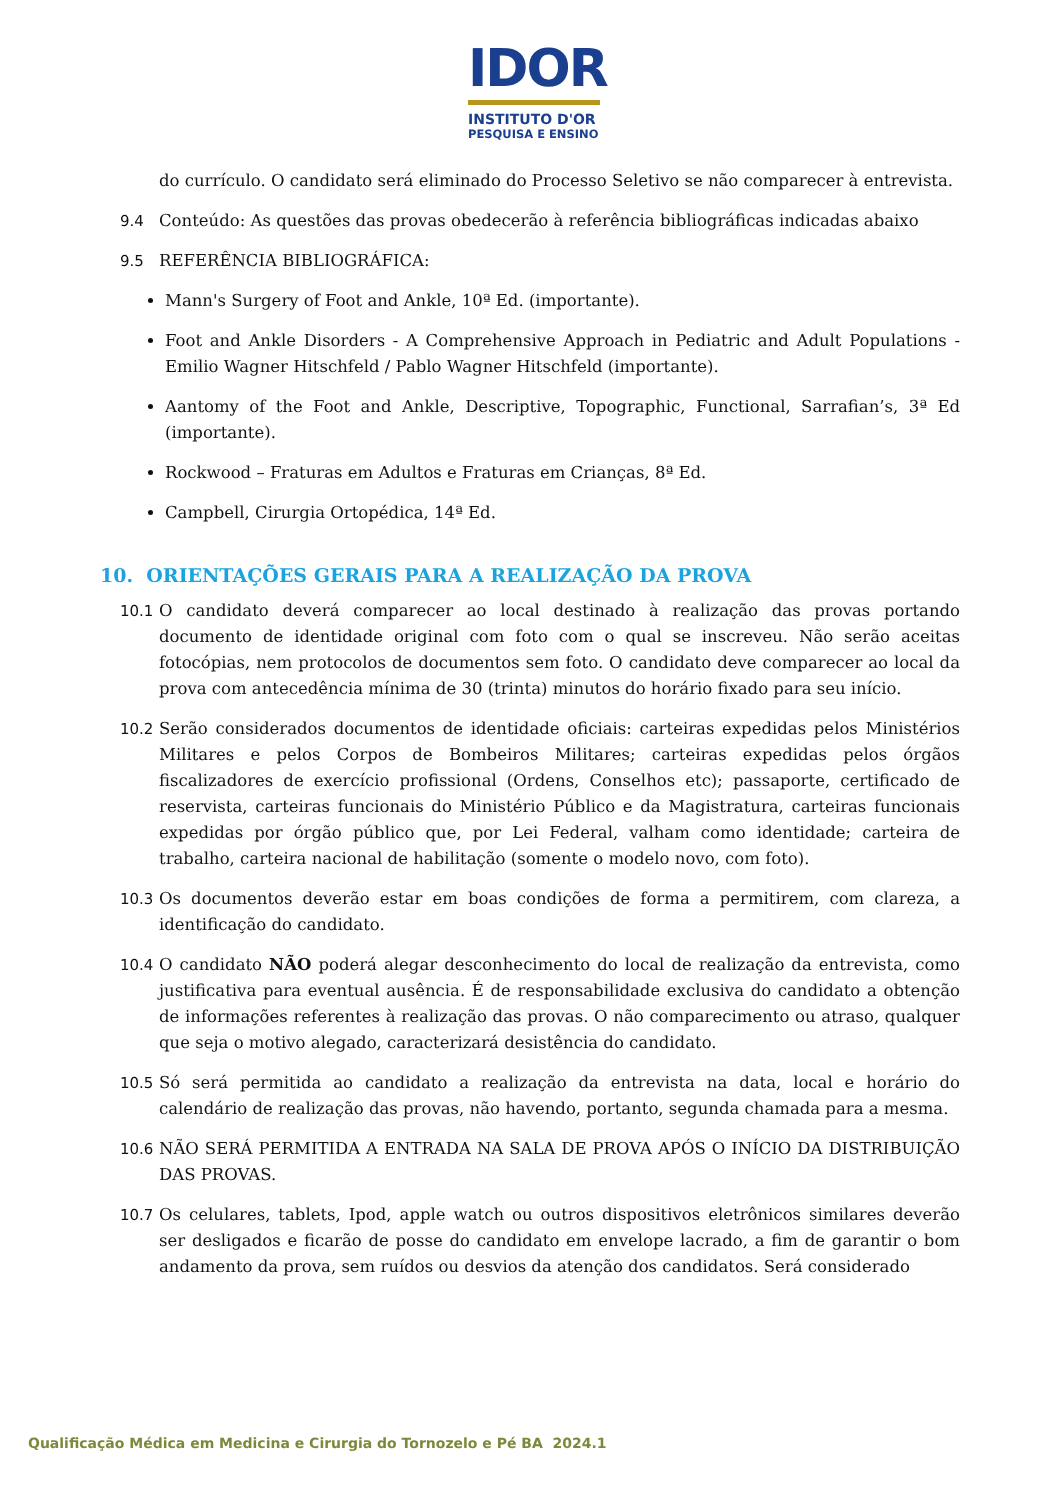IDOR
INSTITUTO D'OR
PESQUISA E ENSINO
do currículo. O candidato será eliminado do Processo Seletivo se não comparecer à entrevista.
9.4 Conteúdo: As questões das provas obedecerão à referência bibliográficas indicadas abaixo
9.5 REFERÊNCIA BIBLIOGRÁFICA:
Mann's Surgery of Foot and Ankle, 10ª Ed. (importante).
Foot and Ankle Disorders - A Comprehensive Approach in Pediatric and Adult Populations - Emilio Wagner Hitschfeld / Pablo Wagner Hitschfeld (importante).
Aantomy of the Foot and Ankle, Descriptive, Topographic, Functional, Sarrafian’s, 3ª Ed (importante).
Rockwood – Fraturas em Adultos e Fraturas em Crianças, 8ª Ed.
Campbell, Cirurgia Ortopédica, 14ª Ed.
10. ORIENTAÇÕES GERAIS PARA A REALIZAÇÃO DA PROVA
10.1 O candidato deverá comparecer ao local destinado à realização das provas portando documento de identidade original com foto com o qual se inscreveu. Não serão aceitas fotocópias, nem protocolos de documentos sem foto. O candidato deve comparecer ao local da prova com antecedência mínima de 30 (trinta) minutos do horário fixado para seu início.
10.2 Serão considerados documentos de identidade oficiais: carteiras expedidas pelos Ministérios Militares e pelos Corpos de Bombeiros Militares; carteiras expedidas pelos órgãos fiscalizadores de exercício profissional (Ordens, Conselhos etc); passaporte, certificado de reservista, carteiras funcionais do Ministério Público e da Magistratura, carteiras funcionais expedidas por órgão público que, por Lei Federal, valham como identidade; carteira de trabalho, carteira nacional de habilitação (somente o modelo novo, com foto).
10.3 Os documentos deverão estar em boas condições de forma a permitirem, com clareza, a identificação do candidato.
10.4 O candidato NÃO poderá alegar desconhecimento do local de realização da entrevista, como justificativa para eventual ausência. É de responsabilidade exclusiva do candidato a obtenção de informações referentes à realização das provas. O não comparecimento ou atraso, qualquer que seja o motivo alegado, caracterizará desistência do candidato.
10.5 Só será permitida ao candidato a realização da entrevista na data, local e horário do calendário de realização das provas, não havendo, portanto, segunda chamada para a mesma.
10.6 NÃO SERÁ PERMITIDA A ENTRADA NA SALA DE PROVA APÓS O INÍCIO DA DISTRIBUIÇÃO DAS PROVAS.
10.7 Os celulares, tablets, Ipod, apple watch ou outros dispositivos eletrônicos similares deverão ser desligados e ficarão de posse do candidato em envelope lacrado, a fim de garantir o bom andamento da prova, sem ruídos ou desvios da atenção dos candidatos. Será considerado
Qualificação Médica em Medicina e Cirurgia do Tornozelo e Pé BA 2024.1